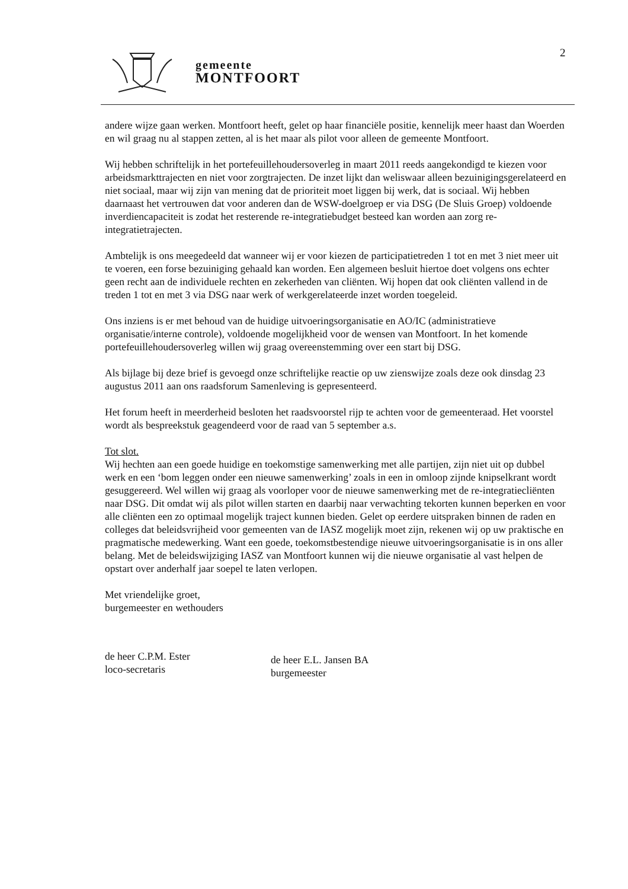2
gemeente
MONTFOORT
andere wijze gaan werken. Montfoort heeft, gelet op haar financiële positie, kennelijk meer haast dan Woerden en wil graag nu al stappen zetten, al is het maar als pilot voor alleen de gemeente Montfoort.
Wij hebben schriftelijk in het portefeuillehoudersoverleg in maart 2011 reeds aangekondigd te kiezen voor arbeidsmarkttrajecten en niet voor zorgtrajecten. De inzet lijkt dan weliswaar alleen bezuinigingsgerelateerd en niet sociaal, maar wij zijn van mening dat de prioriteit moet liggen bij werk, dat is sociaal. Wij hebben daarnaast het vertrouwen dat voor anderen dan de WSW-doelgroep er via DSG (De Sluis Groep) voldoende inverdiencapaciteit is zodat het resterende re-integratiebudget besteed kan worden aan zorg re-integratietrajecten.
Ambtelijk is ons meegedeeld dat wanneer wij er voor kiezen de participatietreden 1 tot en met 3 niet meer uit te voeren, een forse bezuiniging gehaald kan worden. Een algemeen besluit hiertoe doet volgens ons echter geen recht aan de individuele rechten en zekerheden van cliënten. Wij hopen dat ook cliënten vallend in de treden 1 tot en met 3 via DSG naar werk of werkgerelateerde inzet worden toegeleid.
Ons inziens is er met behoud van de huidige uitvoeringsorganisatie en AO/IC (administratieve organisatie/interne controle), voldoende mogelijkheid voor de wensen van Montfoort. In het komende portefeuillehoudersoverleg willen wij graag overeenstemming over een start bij DSG.
Als bijlage bij deze brief is gevoegd onze schriftelijke reactie op uw zienswijze zoals deze ook dinsdag 23 augustus 2011 aan ons raadsforum Samenleving is gepresenteerd.
Het forum heeft in meerderheid besloten het raadsvoorstel rijp te achten voor de gemeenteraad. Het voorstel wordt als bespreekstuk geagendeerd voor de raad van 5 september a.s.
Tot slot.
Wij hechten aan een goede huidige en toekomstige samenwerking met alle partijen, zijn niet uit op dubbel werk en een ‘bom leggen onder een nieuwe samenwerking’ zoals in een in omloop zijnde knipselkrant wordt gesuggereerd. Wel willen wij graag als voorloper voor de nieuwe samenwerking met de re-integratiecliënten naar DSG. Dit omdat wij als pilot willen starten en daarbij naar verwachting tekorten kunnen beperken en voor alle cliënten een zo optimaal mogelijk traject kunnen bieden. Gelet op eerdere uitspraken binnen de raden en colleges dat beleidsvrijheid voor gemeenten van de IASZ mogelijk moet zijn, rekenen wij op uw praktische en pragmatische medewerking. Want een goede, toekomstbestendige nieuwe uitvoeringsorganisatie is in ons aller belang. Met de beleidswijziging IASZ van Montfoort kunnen wij die nieuwe organisatie al vast helpen de opstart over anderhalf jaar soepel te laten verlopen.
Met vriendelijke groet,
burgemeester en wethouders
de heer C.P.M. Ester
loco-secretaris
de heer E.L. Jansen BA
burgemeester